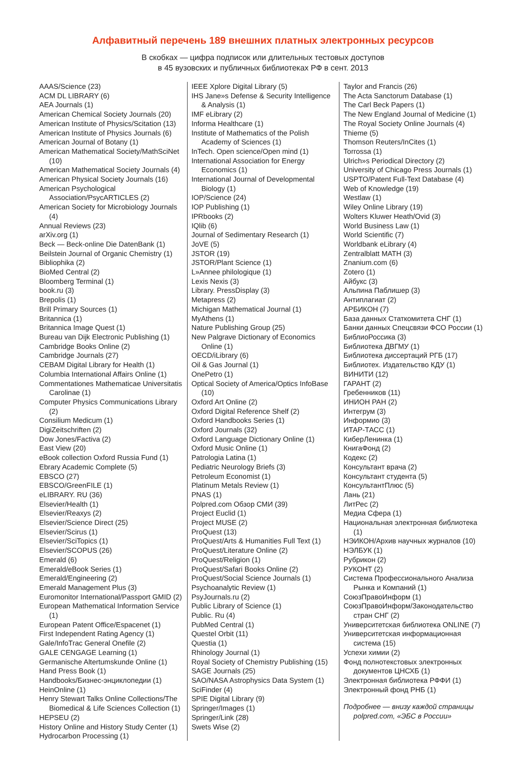Алфавитный перечень 189 внешних платных электронных ресурсов
В скобках — цифра подписок или длительных тестовых доступов
в 45 вузовских и публичных библиотеках РФ в сент. 2013
AAAS/Science (23)
ACM DL LIBRARY (6)
AEA Journals (1)
American Chemical Society Journals (20)
American Institute of Physics/Scitation (13)
American Institute of Physics Journals (6)
American Journal of Botany (1)
American Mathematical Society/MathSciNet (10)
American Mathematical Society Journals (4)
American Physical Society Journals (16)
American Psychological Association/PsycARTICLES (2)
American Society for Microbiology Journals (4)
Annual Reviews (23)
arXiv.org (1)
Beck — Beck-online Die DatenBank (1)
Beilstein Journal of Organic Chemistry (1)
Bibliophika (2)
BioMed Central (2)
Bloomberg Terminal (1)
book.ru (3)
Brepolis (1)
Brill Primary Sources (1)
Britannica (1)
Britannica Image Quest (1)
Bureau van Dijk Electronic Publishing (1)
Cambridge Books Online (2)
Cambridge Journals (27)
CEBAM Digital Library for Health (1)
Columbia International Affairs Online (1)
Commentationes Mathematicae Universitatis Carolinae (1)
Computer Physics Communications Library (2)
Consilium Medicum (1)
DigiZeitschriften (2)
Dow Jones/Factiva (2)
East View (20)
eBook collection Oxford Russia Fund (1)
Ebrary Academic Complete (5)
EBSCO (27)
EBSCO/GreenFILE (1)
eLIBRARY. RU (36)
Elsevier/Health (1)
Elsevier/Reaxys (2)
Elsevier/Science Direct (25)
Elsevier/Scirus (1)
Elsevier/SciTopics (1)
Elsevier/SCOPUS (26)
Emerald (6)
Emerald/eBook Series (1)
Emerald/Engineering (2)
Emerald Management Plus (3)
Euromonitor International/Passport GMID (2)
European Mathematical Information Service (1)
European Patent Office/Espacenet (1)
First Independent Rating Agency (1)
Gale/InfoTrac General Onefile (2)
GALE CENGAGE Learning (1)
Germanische Altertumskunde Online (1)
Hand Press Book (1)
Handbooks/Бизнес-энциклопедии (1)
HeinOnline (1)
Henry Stewart Talks Online Collections/The Biomedical & Life Sciences Collection (1)
HEPSEU (2)
History Online and History Study Center (1)
Hydrocarbon Processing (1)
IEEE Xplore Digital Library (5)
IHS Jane»s Defense & Security Intelligence & Analysis (1)
IMF eLibrary (2)
Informa Healthcare (1)
Institute of Mathematics of the Polish Academy of Sciences (1)
InTech. Open science/Open mind (1)
International Association for Energy Economics (1)
International Journal of Developmental Biology (1)
IOP/Science (24)
IOP Publishing (1)
IPRbooks (2)
IQlib (6)
Journal of Sedimentary Research (1)
JoVE (5)
JSTOR (19)
JSTOR/Plant Science (1)
L»Annee philologique (1)
Lexis Nexis (3)
Library. PressDisplay (3)
Metapress (2)
Michigan Mathematical Journal (1)
MyAthens (1)
Nature Publishing Group (25)
New Palgrave Dictionary of Economics Online (1)
OECD/iLibrary (6)
Oil & Gas Journal (1)
OnePetro (1)
Optical Society of America/Optics InfoBase (10)
Oxford Art Online (2)
Oxford Digital Reference Shelf (2)
Oxford Handbooks Series (1)
Oxford Journals (32)
Oxford Language Dictionary Online (1)
Oxford Music Online (1)
Patrologia Latina (1)
Pediatric Neurology Briefs (3)
Petroleum Economist (1)
Platinum Metals Review (1)
PNAS (1)
Polpred.com Обзор СМИ (39)
Project Euclid (1)
Project MUSE (2)
ProQuest (13)
ProQuest/Arts & Humanities Full Text (1)
ProQuest/Literature Online (2)
ProQuest/Religion (1)
ProQuest/Safari Books Online (2)
ProQuest/Social Science Journals (1)
Psychoanalytic Review (1)
PsyJournals.ru (2)
Public Library of Science (1)
Public. Ru (4)
PubMed Central (1)
Questel Orbit (11)
Questia (1)
Rhinology Journal (1)
Royal Society of Chemistry Publishing (15)
SAGE Journals (25)
SAO/NASA Astrophysics Data System (1)
SciFinder (4)
SPIE Digital Library (9)
Springer/Images (1)
Springer/Link (28)
Swets Wise (2)
Taylor and Francis (26)
The Acta Sanctorum Database (1)
The Carl Beck Papers (1)
The New England Journal of Medicine (1)
The Royal Society Online Journals (4)
Thieme (5)
Thomson Reuters/InCites (1)
Torrossa (1)
Ulrich»s Periodical Directory (2)
University of Chicago Press Journals (1)
USPTO/Patent Full-Text Database (4)
Web of Knowledge (19)
Westlaw (1)
Wiley Online Library (19)
Wolters Kluwer Heath/Ovid (3)
World Business Law (1)
World Scientific (7)
Worldbank eLibrary (4)
Zentralblatt MATH (3)
Znanium.com (6)
Zotero (1)
Айбукс (3)
Альпина Паблишер (3)
Антиплагиат (2)
АРБИКОН (7)
База данных Статкомитета СНГ (1)
Банки данных Спецсвязи ФСО России (1)
БиблиоРоссика (3)
Библиотека ДВГМУ (1)
Библиотека диссертаций РГБ (17)
Библиотех. Издательство КДУ (1)
ВИНИТИ (12)
ГАРАНТ (2)
Гребенников (11)
ИНИОН РАН (2)
Интегрум (3)
Информио (3)
ИТАР-ТАСС (1)
КиберЛенинка (1)
КнигаФонд (2)
Кодекс (2)
Консультант врача (2)
Консультант студента (5)
КонсультантПлюс (5)
Лань (21)
ЛитРес (2)
Медиа Сфера (1)
Национальная электронная библиотека (1)
НЭИКОН/Архив научных журналов (10)
НЭЛБУК (1)
Рубрикон (2)
РУКОНТ (2)
Система Профессионального Анализа Рынка и Компаний (1)
СоюзПравоИнформ (1)
СоюзПравоИнформ/Законодательство стран СНГ (2)
Университетская библиотека ONLINE (7)
Университетская информационная система (15)
Успехи химии (2)
Фонд полнотекстовых электронных документов ЦНСХБ (1)
Электронная библиотека РФФИ (1)
Электронный фонд РНБ (1)
Подробнее — внизу каждой страницы polpred.com, «ЭБС в России»